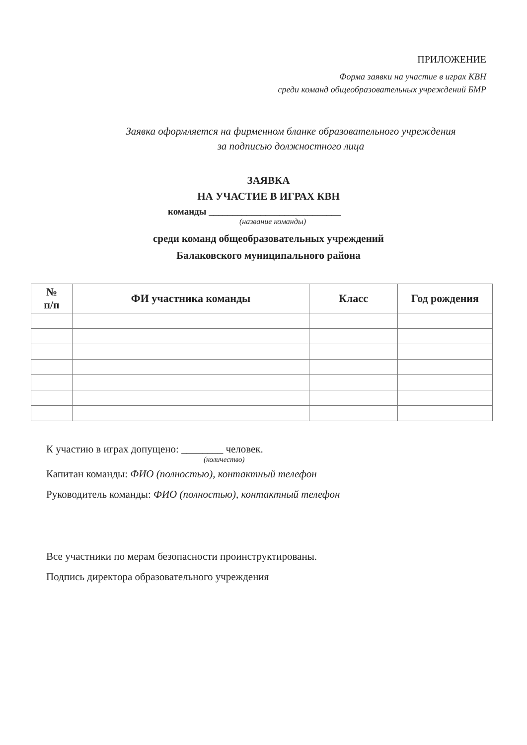ПРИЛОЖЕНИЕ
Форма заявки на участие в играх КВН
среди команд общеобразовательных учреждений БМР
Заявка оформляется на фирменном бланке образовательного учреждения
за подписью должностного лица
ЗАЯВКА
НА УЧАСТИЕ В ИГРАХ КВН
команды ____________________________
(название команды)
среди команд общеобразовательных учреждений
Балаковского муниципального района
| № п/п | ФИ участника команды | Класс | Год рождения |
| --- | --- | --- | --- |
К участию в играх допущено: ________ человек.
(количество)
Капитан команды: ФИО (полностью), контактный телефон
Руководитель команды: ФИО (полностью), контактный телефон
Все участники по мерам безопасности проинструктированы.
Подпись директора образовательного учреждения